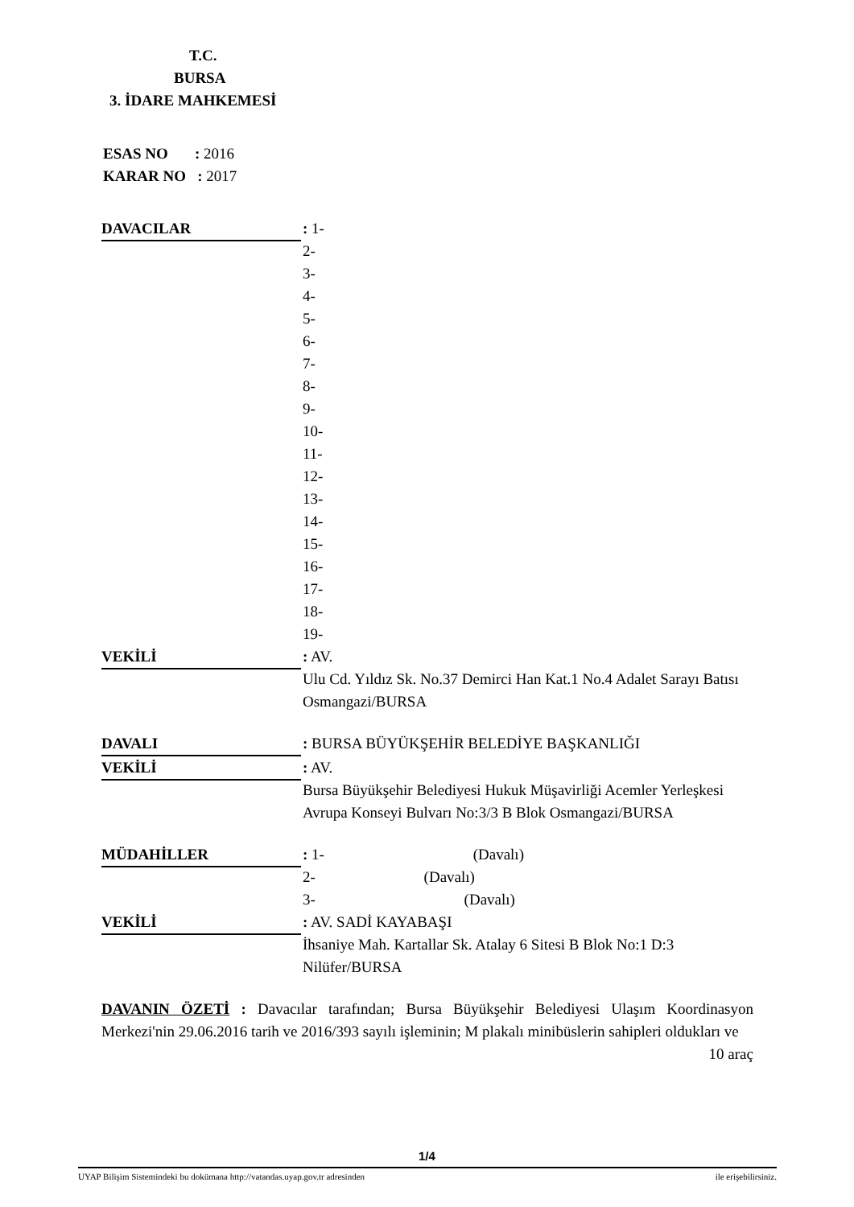T.C.
BURSA
3. İDARE MAHKEMESİ
ESAS NO : 2016
KARAR NO : 2017
DAVACILAR : 1-
2-
3-
4-
5-
6-
7-
8-
9-
10-
11-
12-
13-
14-
15-
16-
17-
18-
19-
VEKİLİ : AV.
Ulu Cd. Yıldız Sk. No.37 Demirci Han Kat.1 No.4 Adalet Sarayı Batısı Osmangazi/BURSA
DAVALI : BURSA BÜYÜKŞEHİR BELEDİYE BAŞKANLIĞI
VEKİLİ : AV.
Bursa Büyükşehir Belediyesi Hukuk Müşavirliği Acemler Yerleşkesi Avrupa Konseyi Bulvarı No:3/3 B Blok Osmangazi/BURSA
MÜDAHİLLER : 1- (Davalı)
2- (Davalı)
3- (Davalı)
VEKİLİ : AV. SADİ KAYABAŞI
İhsaniye Mah. Kartallar Sk. Atalay 6 Sitesi B Blok No:1 D:3 Nilüfer/BURSA
DAVANIN ÖZETİ : Davacılar tarafından; Bursa Büyükşehir Belediyesi Ulaşım Koordinasyon Merkezi'nin 29.06.2016 tarih ve 2016/393 sayılı işleminin; M plakalı minibüslerin sahipleri oldukları ve 10 araç
1/4
UYAP Bilişim Sistemindeki bu dokümana http://vatandas.uyap.gov.tr adresinden ile erişebilirsiniz.